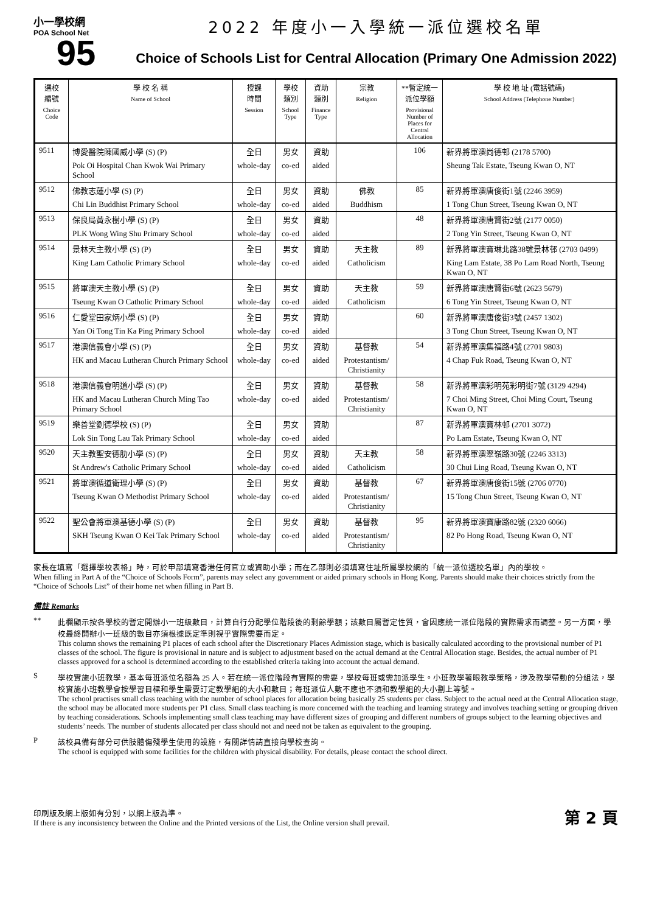小一學校網
POA School Net
95
2022 年度小一入學統一派位選校名單
Choice of Schools List for Central Allocation (Primary One Admission 2022)
| 選校 編號 Choice Code | 學 校 名 稱 Name of School | 授課 時間 Session | 學校 類別 School Type | 資助 類別 Finance Type | 宗教 Religion | **暫定統一派位學額 Provisional Number of Places for Central Allocation | 學 校 地 址 (電話號碼) School Address (Telephone Number) |
| --- | --- | --- | --- | --- | --- | --- | --- |
| 9511 | 博愛醫院陳國威小學 (S) (P) | 全日 | 男女 | 資助 | | 106 | 新界將軍澳尚德邨 (2178 5700) |
| | Pok Oi Hospital Chan Kwok Wai Primary School | whole-day | co-ed | aided | | | Sheung Tak Estate, Tseung Kwan O, NT |
| 9512 | 佛教志蓮小學 (S) (P) | 全日 | 男女 | 資助 | 佛教 | 85 | 新界將軍澳唐俊街1號 (2246 3959) |
| | Chi Lin Buddhist Primary School | whole-day | co-ed | aided | Buddhism | | 1 Tong Chun Street, Tseung Kwan O, NT |
| 9513 | 保良局黃永樹小學 (S) (P) | 全日 | 男女 | 資助 | | 48 | 新界將軍澳唐賢街2號 (2177 0050) |
| | PLK Wong Wing Shu Primary School | whole-day | co-ed | aided | | | 2 Tong Yin Street, Tseung Kwan O, NT |
| 9514 | 景林天主教小學 (S) (P) | 全日 | 男女 | 資助 | 天主教 | 89 | 新界將軍澳寶琳北路38號景林邨 (2703 0499) |
| | King Lam Catholic Primary School | whole-day | co-ed | aided | Catholicism | | King Lam Estate, 38 Po Lam Road North, Tseung Kwan O, NT |
| 9515 | 將軍澳天主教小學 (S) (P) | 全日 | 男女 | 資助 | 天主教 | 59 | 新界將軍澳唐賢街6號 (2623 5679) |
| | Tseung Kwan O Catholic Primary School | whole-day | co-ed | aided | Catholicism | | 6 Tong Yin Street, Tseung Kwan O, NT |
| 9516 | 仁愛堂田家炳小學 (S) (P) | 全日 | 男女 | 資助 | | 60 | 新界將軍澳唐俊街3號 (2457 1302) |
| | Yan Oi Tong Tin Ka Ping Primary School | whole-day | co-ed | aided | | | 3 Tong Chun Street, Tseung Kwan O, NT |
| 9517 | 港澳信義會小學 (S) (P) | 全日 | 男女 | 資助 | 基督教 | 54 | 新界將軍澳集福路4號 (2701 9803) |
| | HK and Macau Lutheran Church Primary School | whole-day | co-ed | aided | Protestantism/ Christianity | | 4 Chap Fuk Road, Tseung Kwan O, NT |
| 9518 | 港澳信義會明道小學 (S) (P) | 全日 | 男女 | 資助 | 基督教 | 58 | 新界將軍澳彩明苑彩明街7號 (3129 4294) |
| | HK and Macau Lutheran Church Ming Tao Primary School | whole-day | co-ed | aided | Protestantism/ Christianity | | 7 Choi Ming Street, Choi Ming Court, Tseung Kwan O, NT |
| 9519 | 樂善堂劉德學校 (S) (P) | 全日 | 男女 | 資助 | | 87 | 新界將軍澳寶林邨 (2701 3072) |
| | Lok Sin Tong Lau Tak Primary School | whole-day | co-ed | aided | | | Po Lam Estate, Tseung Kwan O, NT |
| 9520 | 天主教聖安德肋小學 (S) (P) | 全日 | 男女 | 資助 | 天主教 | 58 | 新界將軍澳翠嶺路30號 (2246 3313) |
| | St Andrew's Catholic Primary School | whole-day | co-ed | aided | Catholicism | | 30 Chui Ling Road, Tseung Kwan O, NT |
| 9521 | 將軍澳循道衛理小學 (S) (P) | 全日 | 男女 | 資助 | 基督教 | 67 | 新界將軍澳唐俊街15號 (2706 0770) |
| | Tseung Kwan O Methodist Primary School | whole-day | co-ed | aided | Protestantism/ Christianity | | 15 Tong Chun Street, Tseung Kwan O, NT |
| 9522 | 聖公會將軍澳基德小學 (S) (P) | 全日 | 男女 | 資助 | 基督教 | 95 | 新界將軍澳寶康路82號 (2320 6066) |
| | SKH Tseung Kwan O Kei Tak Primary School | whole-day | co-ed | aided | Protestantism/ Christianity | | 82 Po Hong Road, Tseung Kwan O, NT |
家長在填寫「選擇學校表格」時，可於甲部填寫香港任何官立或資助小學；而在乙部則必須填寫住址所屬學校網的「統一派位選校名單」內的學校。
When filling in Part A of the “Choice of Schools Form”, parents may select any government or aided primary schools in Hong Kong. Parents should make their choices strictly from the “Choice of Schools List” of their home net when filling in Part B.
備註 Remarks
** 此欄顯示按各學校的暫定開辦小一班級數目，計算自行分配學位階段後的剩餘學額；該數目屬暫定性質，會因應統一派位階段的實際需求而調整。另一方面，學校最終開辦小一班級的數目亦須根據既定準則視乎實際需要而定。
This column shows the remaining P1 places of each school after the Discretionary Places Admission stage, which is basically calculated according to the provisional number of P1 classes of the school. The figure is provisional in nature and is subject to adjustment based on the actual demand at the Central Allocation stage. Besides, the actual number of P1 classes approved for a school is determined according to the established criteria taking into account the actual demand.
S 學校實施小班教學，基本每班派位名額為 25 人。若在統一派位階段有實際的需要，學校每班或需加派學生。小班教學著眼教學策略，涉及教學帶動的分組法，學校實施小班教學會按學習目標和學生需要訂定教學組的大小和數目；每班派位人數不應也不須和教學組的大小劃上等號。
The school practises small class teaching with the number of school places for allocation being basically 25 students per class. Subject to the actual need at the Central Allocation stage, the school may be allocated more students per P1 class. Small class teaching is more concerned with the teaching and learning strategy and involves teaching setting or grouping driven by teaching considerations. Schools implementing small class teaching may have different sizes of grouping and different numbers of groups subject to the learning objectives and students’ needs. The number of students allocated per class should not and need not be taken as equivalent to the grouping.
P 該校具備有部分可供肢體傷殘學生使用的設施，有關詳情請直接向學校查詢。
The school is equipped with some facilities for the children with physical disability. For details, please contact the school direct.
印刷版及網上版如有分別，以網上版為準。
If there is any inconsistency between the Online and the Printed versions of the List, the Online version shall prevail.
第 2 頁